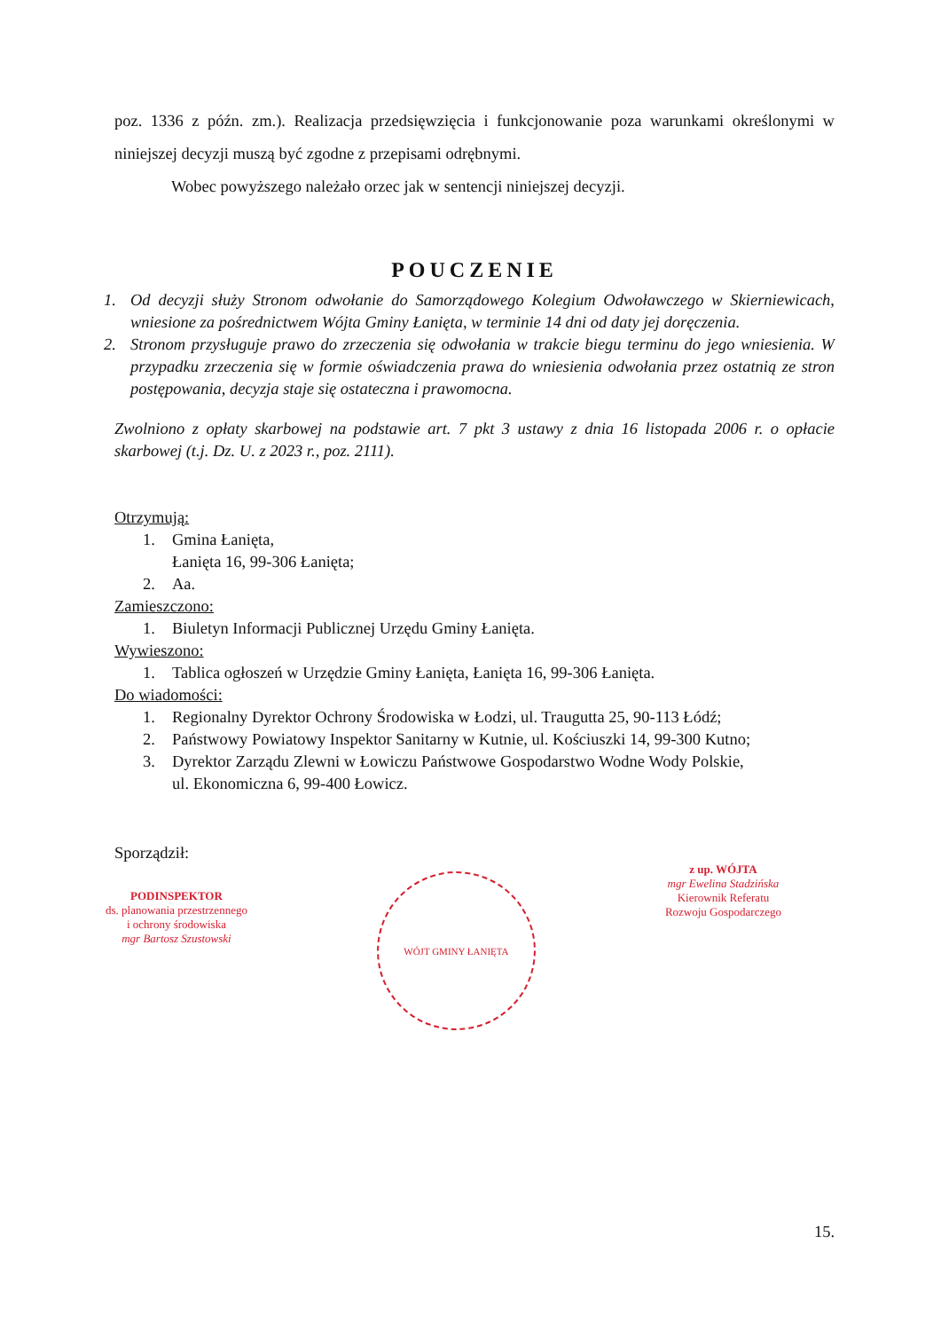poz. 1336 z późn. zm.). Realizacja przedsięwzięcia i funkcjonowanie poza warunkami określonymi w niniejszej decyzji muszą być zgodne z przepisami odrębnymi.
Wobec powyższego należało orzec jak w sentencji niniejszej decyzji.
POUCZENIE
1. Od decyzji służy Stronom odwołanie do Samorządowego Kolegium Odwoławczego w Skierniewicach, wniesione za pośrednictwem Wójta Gminy Łanięta, w terminie 14 dni od daty jej doręczenia.
2. Stronom przysługuje prawo do zrzeczenia się odwołania w trakcie biegu terminu do jego wniesienia. W przypadku zrzeczenia się w formie oświadczenia prawa do wniesienia odwołania przez ostatnią ze stron postępowania, decyzja staje się ostateczna i prawomocna.
Zwolniono z opłaty skarbowej na podstawie art. 7 pkt 3 ustawy z dnia 16 listopada 2006 r. o opłacie skarbowej (t.j. Dz. U. z 2023 r., poz. 2111).
Otrzymują:
1. Gmina Łanięta,
Łanięta 16, 99-306 Łanięta;
2. Aa.
Zamieszczono:
1. Biuletyn Informacji Publicznej Urzędu Gminy Łanięta.
Wywieszono:
1. Tablica ogłoszeń w Urzędzie Gminy Łanięta, Łanięta 16, 99-306 Łanięta.
Do wiadomości:
1. Regionalny Dyrektor Ochrony Środowiska w Łodzi, ul. Traugutta 25, 90-113 Łódź;
2. Państwowy Powiatowy Inspektor Sanitarny w Kutnie, ul. Kościuszki 14, 99-300 Kutno;
3. Dyrektor Zarządu Zlewni w Łowiczu Państwowe Gospodarstwo Wodne Wody Polskie,
ul. Ekonomiczna 6, 99-400 Łowicz.
Sporządził:
PODINSPEKTOR
ds. planowania przestrzennego
i ochrony środowiska
mgr Bartosz Szustowski
WÓJT GMINY ŁANIĘTA
z up. WÓJTA
mgr Ewelina Stadzińska
Kierownik Referatu
Rozwoju Gospodarczego
15.